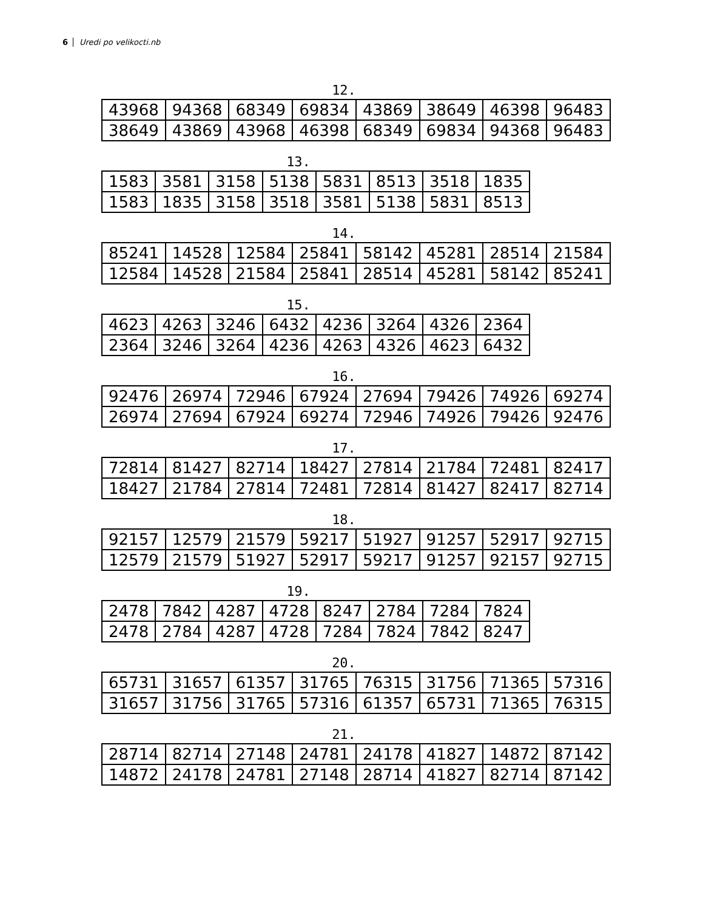6 Uredi po velikocti.nb
12.
| 43968 | 94368 | 68349 | 69834 | 43869 | 38649 | 46398 | 96483 |
| 38649 | 43869 | 43968 | 46398 | 68349 | 69834 | 94368 | 96483 |
13.
| 1583 | 3581 | 3158 | 5138 | 5831 | 8513 | 3518 | 1835 |
| 1583 | 1835 | 3158 | 3518 | 3581 | 5138 | 5831 | 8513 |
14.
| 85241 | 14528 | 12584 | 25841 | 58142 | 45281 | 28514 | 21584 |
| 12584 | 14528 | 21584 | 25841 | 28514 | 45281 | 58142 | 85241 |
15.
| 4623 | 4263 | 3246 | 6432 | 4236 | 3264 | 4326 | 2364 |
| 2364 | 3246 | 3264 | 4236 | 4263 | 4326 | 4623 | 6432 |
16.
| 92476 | 26974 | 72946 | 67924 | 27694 | 79426 | 74926 | 69274 |
| 26974 | 27694 | 67924 | 69274 | 72946 | 74926 | 79426 | 92476 |
17.
| 72814 | 81427 | 82714 | 18427 | 27814 | 21784 | 72481 | 82417 |
| 18427 | 21784 | 27814 | 72481 | 72814 | 81427 | 82417 | 82714 |
18.
| 92157 | 12579 | 21579 | 59217 | 51927 | 91257 | 52917 | 92715 |
| 12579 | 21579 | 51927 | 52917 | 59217 | 91257 | 92157 | 92715 |
19.
| 2478 | 7842 | 4287 | 4728 | 8247 | 2784 | 7284 | 7824 |
| 2478 | 2784 | 4287 | 4728 | 7284 | 7824 | 7842 | 8247 |
20.
| 65731 | 31657 | 61357 | 31765 | 76315 | 31756 | 71365 | 57316 |
| 31657 | 31756 | 31765 | 57316 | 61357 | 65731 | 71365 | 76315 |
21.
| 28714 | 82714 | 27148 | 24781 | 24178 | 41827 | 14872 | 87142 |
| 14872 | 24178 | 24781 | 27148 | 28714 | 41827 | 82714 | 87142 |